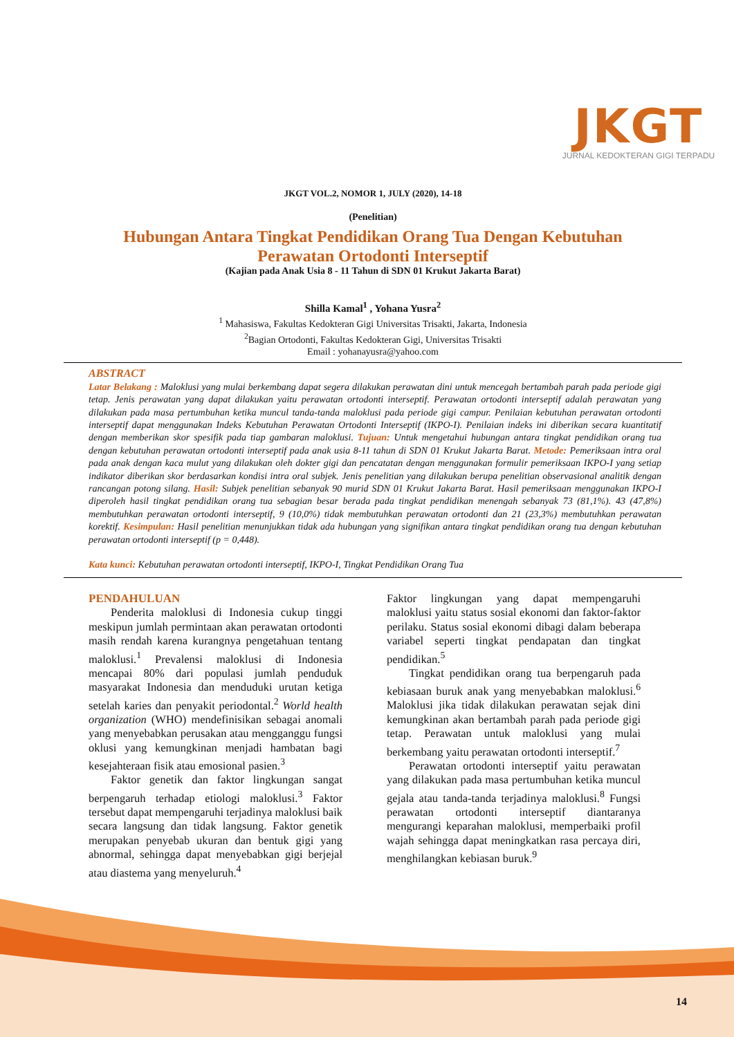JKGT
JURNAL KEDOKTERAN GIGI TERPADU
JKGT VOL.2, NOMOR 1, JULY (2020), 14-18
(Penelitian)
Hubungan Antara Tingkat Pendidikan Orang Tua Dengan Kebutuhan
Perawatan Ortodonti Interseptif
(Kajian pada Anak Usia 8 - 11 Tahun di SDN 01 Krukut Jakarta Barat)
Shilla Kamal<sup>1</sup> , Yohana Yusra<sup>2</sup>
<sup>1</sup> Mahasiswa, Fakultas Kedokteran Gigi Universitas Trisakti, Jakarta, Indonesia
<sup>2</sup> Bagian Ortodonti, Fakultas Kedokteran Gigi, Universitas Trisakti
Email : yohanayusra@yahoo.com
ABSTRACT
Latar Belakang : Maloklusi yang mulai berkembang dapat segera dilakukan perawatan dini untuk mencegah bertambah parah pada periode gigi tetap. Jenis perawatan yang dapat dilakukan yaitu perawatan ortodonti interseptif. Perawatan ortodonti interseptif adalah perawatan yang dilakukan pada masa pertumbuhan ketika muncul tanda-tanda maloklusi pada periode gigi campur. Penilaian kebutuhan perawatan ortodonti interseptif dapat menggunakan Indeks Kebutuhan Perawatan Ortodonti Interseptif (IKPO-I). Penilaian indeks ini diberikan secara kuantitatif dengan memberikan skor spesifik pada tiap gambaran maloklusi. Tujuan: Untuk mengetahui hubungan antara tingkat pendidikan orang tua dengan kebutuhan perawatan ortodonti interseptif pada anak usia 8-11 tahun di SDN 01 Krukut Jakarta Barat. Metode: Pemeriksaan intra oral pada anak dengan kaca mulut yang dilakukan oleh dokter gigi dan pencatatan dengan menggunakan formulir pemeriksaan IKPO-I yang setiap indikator diberikan skor berdasarkan kondisi intra oral subjek. Jenis penelitian yang dilakukan berupa penelitian observasional analitik dengan rancangan potong silang. Hasil: Subjek penelitian sebanyak 90 murid SDN 01 Krukut Jakarta Barat. Hasil pemeriksaan menggunakan IKPO-I diperoleh hasil tingkat pendidikan orang tua sebagian besar berada pada tingkat pendidikan menengah sebanyak 73 (81,1%). 43 (47,8%) membutuhkan perawatan ortodonti interseptif, 9 (10,0%) tidak membutuhkan perawatan ortodonti dan 21 (23,3%) membutuhkan perawatan korektif. Kesimpulan: Hasil penelitian menunjukkan tidak ada hubungan yang signifikan antara tingkat pendidikan orang tua dengan kebutuhan perawatan ortodonti interseptif (p = 0,448).
Kata kunci: Kebutuhan perawatan ortodonti interseptif, IKPO-I, Tingkat Pendidikan Orang Tua
PENDAHULUAN
Penderita maloklusi di Indonesia cukup tinggi meskipun jumlah permintaan akan perawatan ortodonti masih rendah karena kurangnya pengetahuan tentang maloklusi.<sup>1</sup> Prevalensi maloklusi di Indonesia mencapai 80% dari populasi jumlah penduduk masyarakat Indonesia dan menduduki urutan ketiga setelah karies dan penyakit periodontal.<sup>2</sup> World health organization (WHO) mendefinisikan sebagai anomali yang menyebabkan perusakan atau mengganggu fungsi oklusi yang kemungkinan menjadi hambatan bagi kesejahteraan fisik atau emosional pasien.<sup>3</sup>
Faktor genetik dan faktor lingkungan sangat berpengaruh terhadap etiologi maloklusi.<sup>3</sup> Faktor tersebut dapat mempengaruhi terjadinya maloklusi baik secara langsung dan tidak langsung. Faktor genetik merupakan penyebab ukuran dan bentuk gigi yang abnormal, sehingga dapat menyebabkan gigi berjejal atau diastema yang menyeluruh.<sup>4</sup>
Faktor lingkungan yang dapat mempengaruhi maloklusi yaitu status sosial ekonomi dan faktor-faktor perilaku. Status sosial ekonomi dibagi dalam beberapa variabel seperti tingkat pendapatan dan tingkat pendidikan.<sup>5</sup>
Tingkat pendidikan orang tua berpengaruh pada kebiasaan buruk anak yang menyebabkan maloklusi.<sup>6</sup> Maloklusi jika tidak dilakukan perawatan sejak dini kemungkinan akan bertambah parah pada periode gigi tetap. Perawatan untuk maloklusi yang mulai berkembang yaitu perawatan ortodonti interseptif.<sup>7</sup>
Perawatan ortodonti interseptif yaitu perawatan yang dilakukan pada masa pertumbuhan ketika muncul gejala atau tanda-tanda terjadinya maloklusi.<sup>8</sup> Fungsi perawatan ortodonti interseptif diantaranya mengurangi keparahan maloklusi, memperbaiki profil wajah sehingga dapat meningkatkan rasa percaya diri, menghilangkan kebiasan buruk.<sup>9</sup>
14